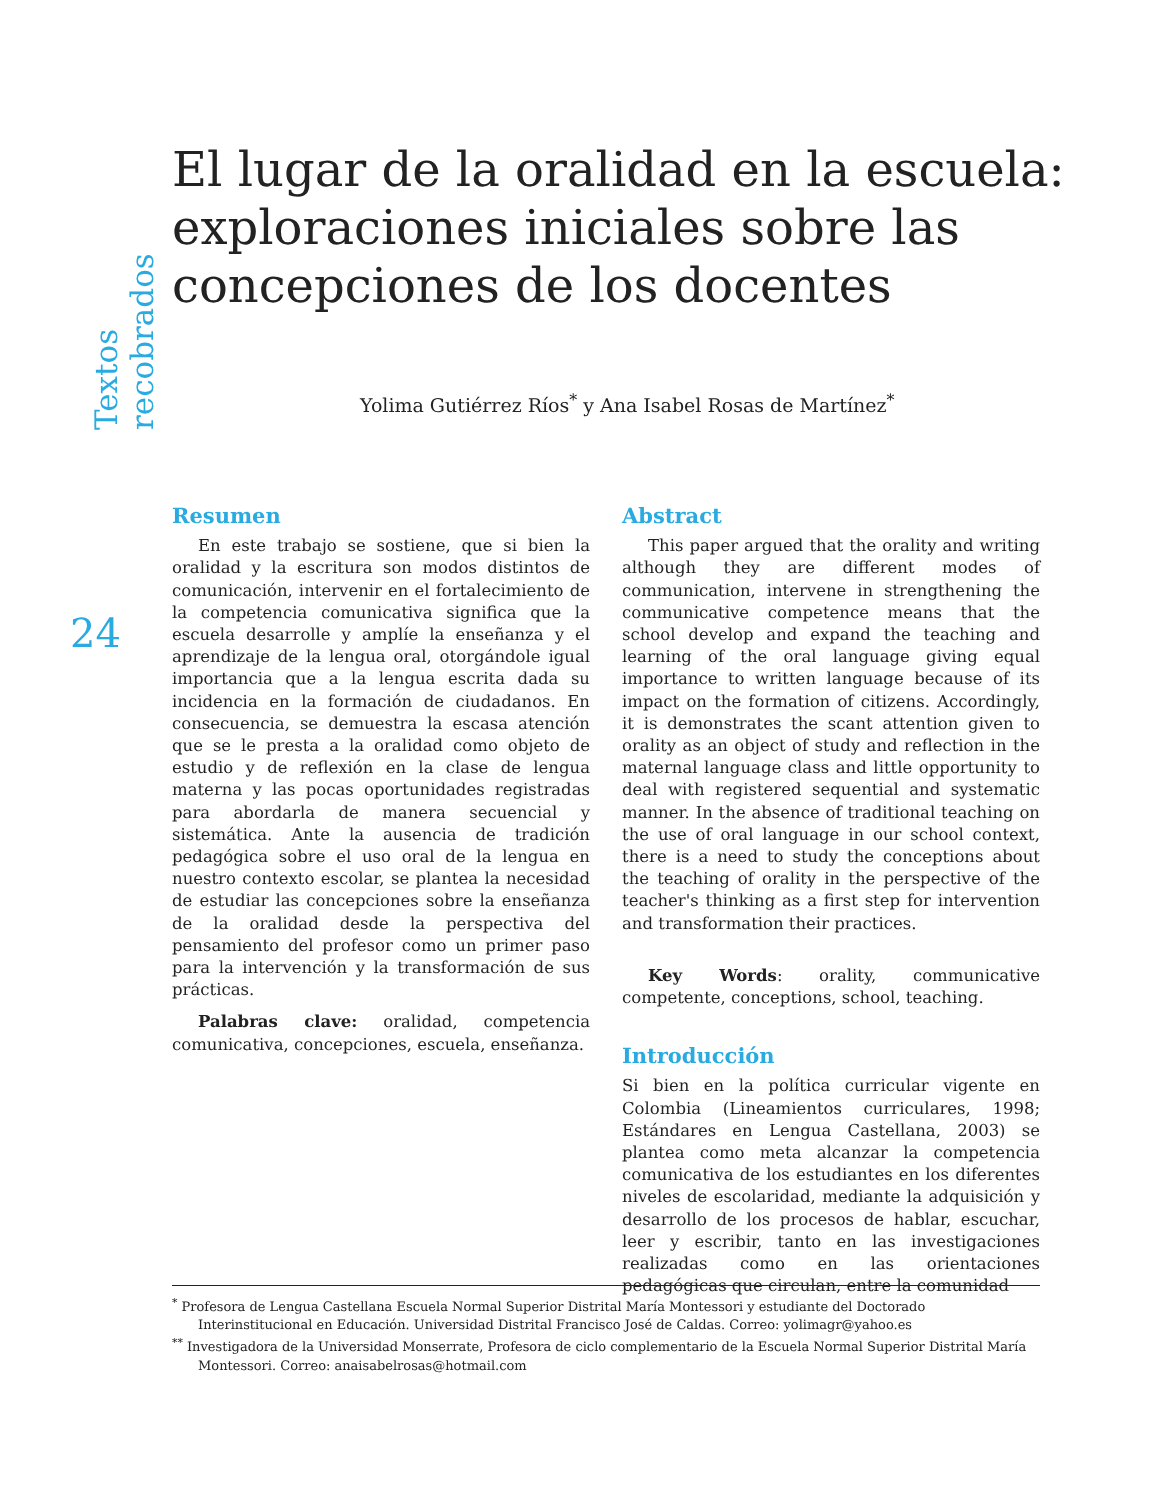Textos recobrados
El lugar de la oralidad en la escuela: exploraciones iniciales sobre las concepciones de los docentes
Yolima Gutiérrez Ríos<sup>*</sup> y Ana Isabel Rosas de Martínez<sup>*</sup>
24
Resumen
En este trabajo se sostiene, que si bien la oralidad y la escritura son modos distintos de comunicación, intervenir en el fortalecimiento de la competencia comunicativa significa que la escuela desarrolle y amplíe la enseñanza y el aprendizaje de la lengua oral, otorgándole igual importancia que a la lengua escrita dada su incidencia en la formación de ciudadanos. En consecuencia, se demuestra la escasa atención que se le presta a la oralidad como objeto de estudio y de reflexión en la clase de lengua materna y las pocas oportunidades registradas para abordarla de manera secuencial y sistemática. Ante la ausencia de tradición pedagógica sobre el uso oral de la lengua en nuestro contexto escolar, se plantea la necesidad de estudiar las concepciones sobre la enseñanza de la oralidad desde la perspectiva del pensamiento del profesor como un primer paso para la intervención y la transformación de sus prácticas.
Palabras clave: oralidad, competencia comunicativa, concepciones, escuela, enseñanza.
Abstract
This paper argued that the orality and writing although they are different modes of communication, intervene in strengthening the communicative competence means that the school develop and expand the teaching and learning of the oral language giving equal importance to written language because of its impact on the formation of citizens. Accordingly, it is demonstrates the scant attention given to orality as an object of study and reflection in the maternal language class and little opportunity to deal with registered sequential and systematic manner. In the absence of traditional teaching on the use of oral language in our school context, there is a need to study the conceptions about the teaching of orality in the perspective of the teacher's thinking as a first step for intervention and transformation their practices.
Key Words: orality, communicative competente, conceptions, school, teaching.
Introducción
Si bien en la política curricular vigente en Colombia (Lineamientos curriculares, 1998; Estándares en Lengua Castellana, 2003) se plantea como meta alcanzar la competencia comunicativa de los estudiantes en los diferentes niveles de escolaridad, mediante la adquisición y desarrollo de los procesos de hablar, escuchar, leer y escribir, tanto en las investigaciones realizadas como en las orientaciones pedagógicas que circulan, entre la comunidad
<sup>*</sup> Profesora de Lengua Castellana Escuela Normal Superior Distrital María Montessori y estudiante del Doctorado Interinstitucional en Educación. Universidad Distrital Francisco José de Caldas. Correo: yolimagr@yahoo.es
<sup>**</sup> Investigadora de la Universidad Monserrate, Profesora de ciclo complementario de la Escuela Normal Superior Distrital María Montessori. Correo: anaisabelrosas@hotmail.com